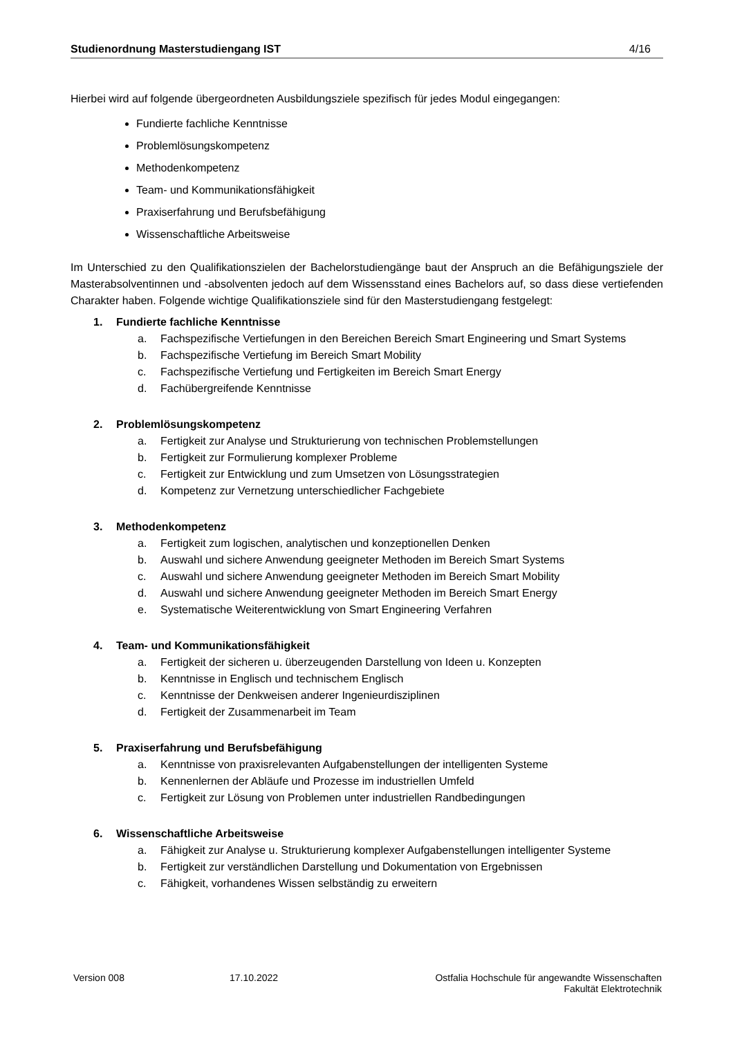Studienordnung Masterstudiengang IST 4/16
Hierbei wird auf folgende übergeordneten Ausbildungsziele spezifisch für jedes Modul eingegangen:
Fundierte fachliche Kenntnisse
Problemlösungskompetenz
Methodenkompetenz
Team- und Kommunikationsfähigkeit
Praxiserfahrung und Berufsbefähigung
Wissenschaftliche Arbeitsweise
Im Unterschied zu den Qualifikationszielen der Bachelorstudiengänge baut der Anspruch an die Befähigungsziele der Masterabsolventinnen und -absolventen jedoch auf dem Wissensstand eines Bachelors auf, so dass diese vertiefenden Charakter haben. Folgende wichtige Qualifikationsziele sind für den Masterstudiengang festgelegt:
1. Fundierte fachliche Kenntnisse
a. Fachspezifische Vertiefungen in den Bereichen Bereich Smart Engineering und Smart Systems
b. Fachspezifische Vertiefung im Bereich Smart Mobility
c. Fachspezifische Vertiefung und Fertigkeiten im Bereich Smart Energy
d. Fachübergreifende Kenntnisse
2. Problemlösungskompetenz
a. Fertigkeit zur Analyse und Strukturierung von technischen Problemstellungen
b. Fertigkeit zur Formulierung komplexer Probleme
c. Fertigkeit zur Entwicklung und zum Umsetzen von Lösungsstrategien
d. Kompetenz zur Vernetzung unterschiedlicher Fachgebiete
3. Methodenkompetenz
a. Fertigkeit zum logischen, analytischen und konzeptionellen Denken
b. Auswahl und sichere Anwendung geeigneter Methoden im Bereich Smart Systems
c. Auswahl und sichere Anwendung geeigneter Methoden im Bereich Smart Mobility
d. Auswahl und sichere Anwendung geeigneter Methoden im Bereich Smart Energy
e. Systematische Weiterentwicklung von Smart Engineering Verfahren
4. Team- und Kommunikationsfähigkeit
a. Fertigkeit der sicheren u. überzeugenden Darstellung von Ideen u. Konzepten
b. Kenntnisse in Englisch und technischem Englisch
c. Kenntnisse der Denkweisen anderer Ingenieurdisziplinen
d. Fertigkeit der Zusammenarbeit im Team
5. Praxiserfahrung und Berufsbefähigung
a. Kenntnisse von praxisrelevanten Aufgabenstellungen der intelligenten Systeme
b. Kennenlernen der Abläufe und Prozesse im industriellen Umfeld
c. Fertigkeit zur Lösung von Problemen unter industriellen Randbedingungen
6. Wissenschaftliche Arbeitsweise
a. Fähigkeit zur Analyse u. Strukturierung komplexer Aufgabenstellungen intelligenter Systeme
b. Fertigkeit zur verständlichen Darstellung und Dokumentation von Ergebnissen
c. Fähigkeit, vorhandenes Wissen selbständig zu erweitern
Version 008 17.10.2022 Ostfalia Hochschule für angewandte Wissenschaften
Fakultät Elektrotechnik